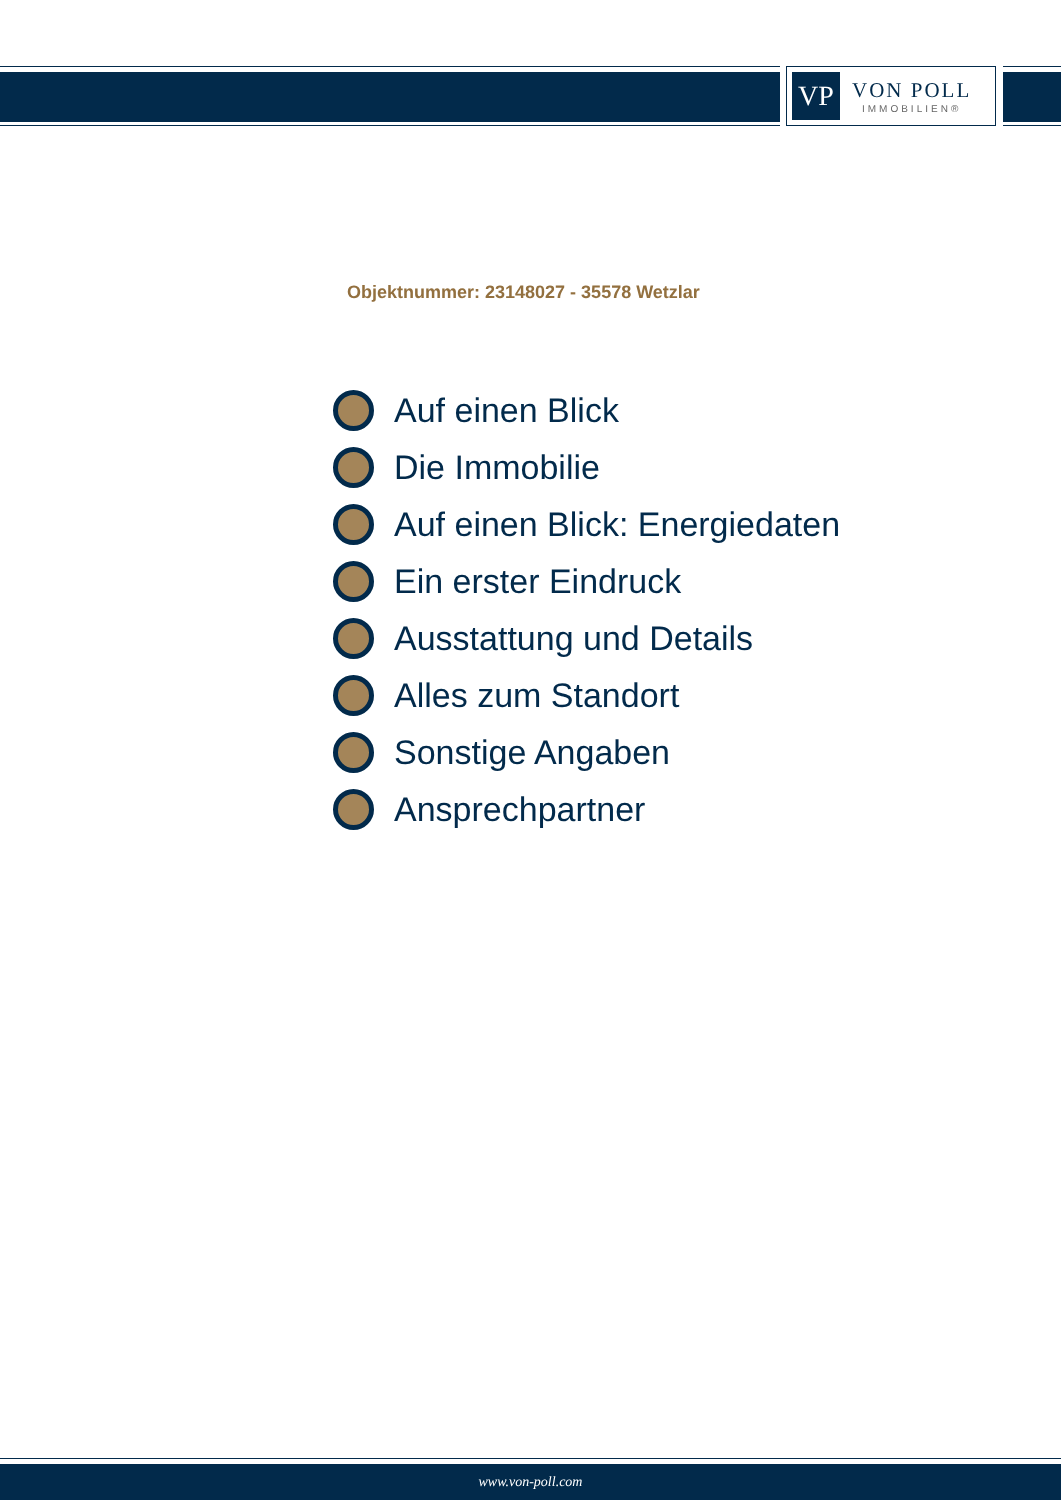VP
VON POLL
IMMOBILIEN®
Objektnummer: 23148027 - 35578 Wetzlar
Auf einen Blick
Die Immobilie
Auf einen Blick: Energiedaten
Ein erster Eindruck
Ausstattung und Details
Alles zum Standort
Sonstige Angaben
Ansprechpartner
www.von-poll.com